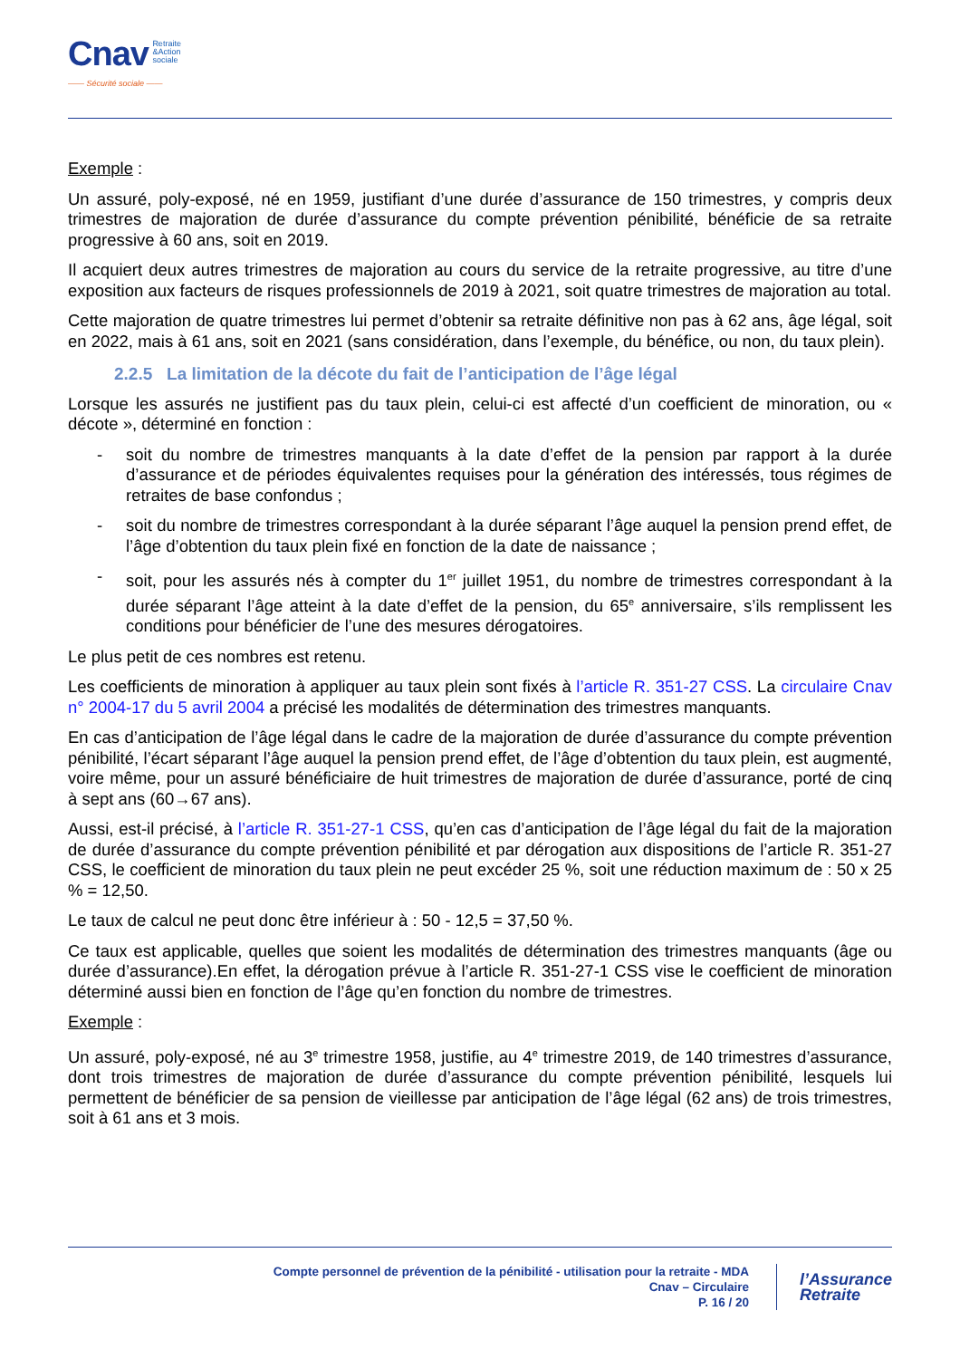Cnav Retraite
&Action
sociale
—— Sécurité sociale ——
Exemple :
Un assuré, poly-exposé, né en 1959, justifiant d’une durée d’assurance de 150 trimestres, y compris deux trimestres de majoration de durée d’assurance du compte prévention pénibilité, bénéficie de sa retraite progressive à 60 ans, soit en 2019.
Il acquiert deux autres trimestres de majoration au cours du service de la retraite progressive, au titre d’une exposition aux facteurs de risques professionnels de 2019 à 2021, soit quatre trimestres de majoration au total.
Cette majoration de quatre trimestres lui permet d’obtenir sa retraite définitive non pas à 62 ans, âge légal, soit en 2022, mais à 61 ans, soit en 2021 (sans considération, dans l’exemple, du bénéfice, ou non, du taux plein).
2.2.5 La limitation de la décote du fait de l’anticipation de l’âge légal
Lorsque les assurés ne justifient pas du taux plein, celui-ci est affecté d’un coefficient de minoration, ou « décote », déterminé en fonction :
- soit du nombre de trimestres manquants à la date d’effet de la pension par rapport à la durée d’assurance et de périodes équivalentes requises pour la génération des intéressés, tous régimes de retraites de base confondus ;
- soit du nombre de trimestres correspondant à la durée séparant l’âge auquel la pension prend effet, de l’âge d’obtention du taux plein fixé en fonction de la date de naissance ;
- soit, pour les assurés nés à compter du 1<sup>er</sup> juillet 1951, du nombre de trimestres correspondant à la durée séparant l’âge atteint à la date d’effet de la pension, du 65<sup>e</sup> anniversaire, s’ils remplissent les conditions pour bénéficier de l’une des mesures dérogatoires.
Le plus petit de ces nombres est retenu.
Les coefficients de minoration à appliquer au taux plein sont fixés à l’article R. 351-27 CSS. La circulaire Cnav n° 2004-17 du 5 avril 2004 a précisé les modalités de détermination des trimestres manquants.
En cas d’anticipation de l’âge légal dans le cadre de la majoration de durée d’assurance du compte prévention pénibilité, l’écart séparant l’âge auquel la pension prend effet, de l’âge d’obtention du taux plein, est augmenté, voire même, pour un assuré bénéficiaire de huit trimestres de majoration de durée d’assurance, porté de cinq à sept ans (60→67 ans).
Aussi, est-il précisé, à l’article R. 351-27-1 CSS, qu’en cas d’anticipation de l’âge légal du fait de la majoration de durée d’assurance du compte prévention pénibilité et par dérogation aux dispositions de l’article R. 351-27 CSS, le coefficient de minoration du taux plein ne peut excéder 25 %, soit une réduction maximum de : 50 x 25 % = 12,50.
Le taux de calcul ne peut donc être inférieur à : 50 - 12,5 = 37,50 %.
Ce taux est applicable, quelles que soient les modalités de détermination des trimestres manquants (âge ou durée d’assurance).En effet, la dérogation prévue à l’article R. 351-27-1 CSS vise le coefficient de minoration déterminé aussi bien en fonction de l’âge qu’en fonction du nombre de trimestres.
Exemple :
Un assuré, poly-exposé, né au 3<sup>e</sup> trimestre 1958, justifie, au 4<sup>e</sup> trimestre 2019, de 140 trimestres d’assurance, dont trois trimestres de majoration de durée d’assurance du compte prévention pénibilité, lesquels lui permettent de bénéficier de sa pension de vieillesse par anticipation de l’âge légal (62 ans) de trois trimestres, soit à 61 ans et 3 mois.
Compte personnel de prévention de la pénibilité - utilisation pour la retraite - MDA
Cnav – Circulaire
P. 16 / 20
l’Assurance
Retraite